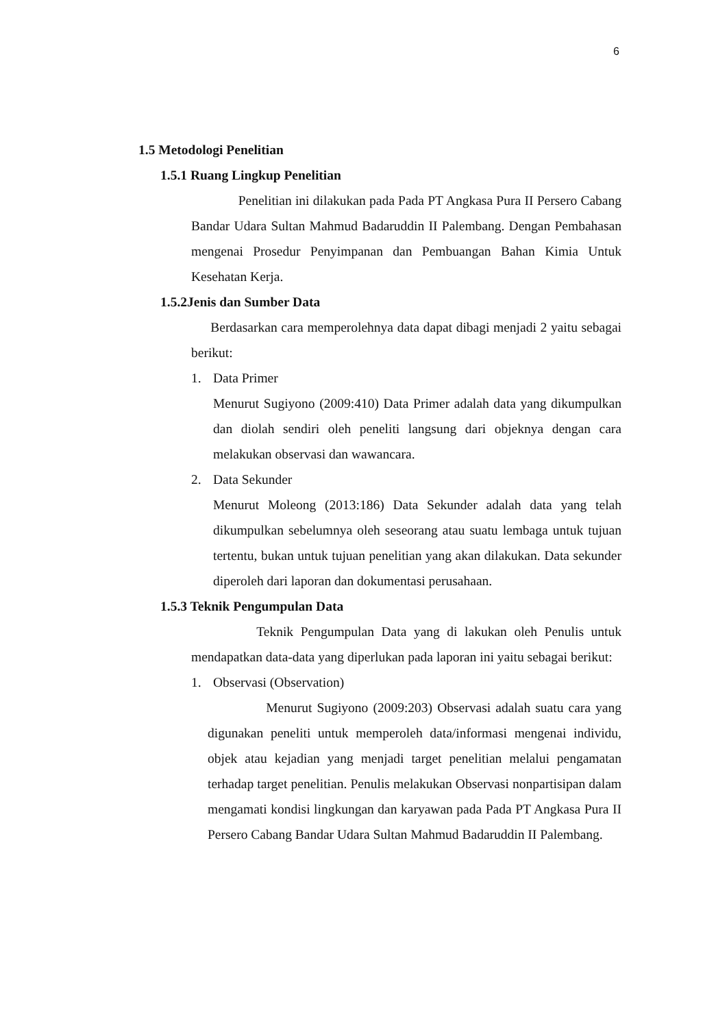6
1.5 Metodologi Penelitian
1.5.1 Ruang Lingkup Penelitian
Penelitian ini dilakukan pada Pada PT Angkasa Pura II Persero Cabang Bandar Udara Sultan Mahmud Badaruddin II Palembang. Dengan Pembahasan mengenai Prosedur Penyimpanan dan Pembuangan Bahan Kimia Untuk Kesehatan Kerja.
1.5.2Jenis dan Sumber Data
Berdasarkan cara memperolehnya data dapat dibagi menjadi 2 yaitu sebagai berikut:
1. Data Primer
Menurut Sugiyono (2009:410) Data Primer adalah data yang dikumpulkan dan diolah sendiri oleh peneliti langsung dari objeknya dengan cara melakukan observasi dan wawancara.
2. Data Sekunder
Menurut Moleong (2013:186) Data Sekunder adalah data yang telah dikumpulkan sebelumnya oleh seseorang atau suatu lembaga untuk tujuan tertentu, bukan untuk tujuan penelitian yang akan dilakukan. Data sekunder diperoleh dari laporan dan dokumentasi perusahaan.
1.5.3 Teknik Pengumpulan Data
Teknik Pengumpulan Data yang di lakukan oleh Penulis untuk mendapatkan data-data yang diperlukan pada laporan ini yaitu sebagai berikut:
1. Observasi (Observation)
Menurut Sugiyono (2009:203) Observasi adalah suatu cara yang digunakan peneliti untuk memperoleh data/informasi mengenai individu, objek atau kejadian yang menjadi target penelitian melalui pengamatan terhadap target penelitian. Penulis melakukan Observasi nonpartisipan dalam mengamati kondisi lingkungan dan karyawan pada Pada PT Angkasa Pura II Persero Cabang Bandar Udara Sultan Mahmud Badaruddin II Palembang.